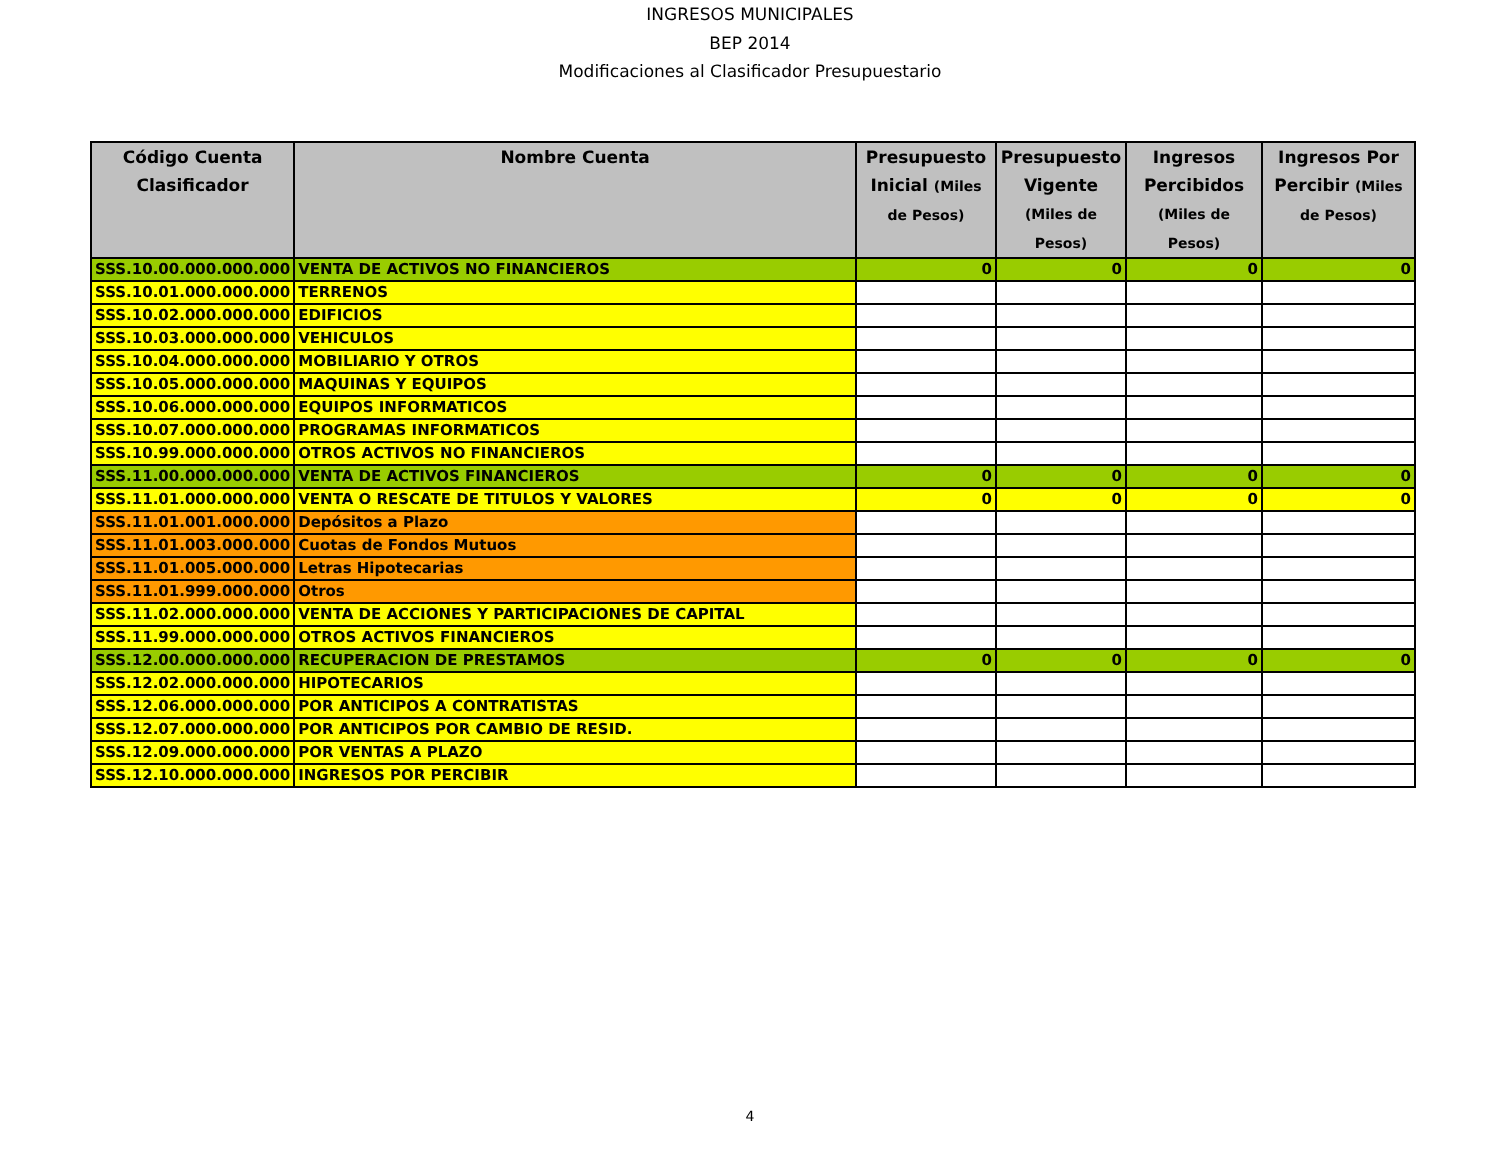INGRESOS MUNICIPALES
BEP 2014
Modificaciones al Clasificador Presupuestario
| Código Cuenta Clasificador | Nombre Cuenta | Presupuesto Inicial (Miles de Pesos) | Presupuesto Vigente (Miles de Pesos) | Ingresos Percibidos (Miles de Pesos) | Ingresos Por Percibir (Miles de Pesos) |
| --- | --- | --- | --- | --- | --- |
| SSS.10.00.000.000.000 | VENTA DE ACTIVOS NO FINANCIEROS | 0 | 0 | 0 | 0 |
| SSS.10.01.000.000.000 | TERRENOS | | | | |
| SSS.10.02.000.000.000 | EDIFICIOS | | | | |
| SSS.10.03.000.000.000 | VEHICULOS | | | | |
| SSS.10.04.000.000.000 | MOBILIARIO Y OTROS | | | | |
| SSS.10.05.000.000.000 | MAQUINAS Y EQUIPOS | | | | |
| SSS.10.06.000.000.000 | EQUIPOS INFORMATICOS | | | | |
| SSS.10.07.000.000.000 | PROGRAMAS INFORMATICOS | | | | |
| SSS.10.99.000.000.000 | OTROS ACTIVOS NO FINANCIEROS | | | | |
| SSS.11.00.000.000.000 | VENTA DE ACTIVOS FINANCIEROS | 0 | 0 | 0 | 0 |
| SSS.11.01.000.000.000 | VENTA O RESCATE DE TITULOS Y VALORES | 0 | 0 | 0 | 0 |
| SSS.11.01.001.000.000 | Depósitos a Plazo | | | | |
| SSS.11.01.003.000.000 | Cuotas de Fondos Mutuos | | | | |
| SSS.11.01.005.000.000 | Letras Hipotecarias | | | | |
| SSS.11.01.999.000.000 | Otros | | | | |
| SSS.11.02.000.000.000 | VENTA DE ACCIONES Y PARTICIPACIONES DE CAPITAL | | | | |
| SSS.11.99.000.000.000 | OTROS ACTIVOS FINANCIEROS | | | | |
| SSS.12.00.000.000.000 | RECUPERACION DE PRESTAMOS | 0 | 0 | 0 | 0 |
| SSS.12.02.000.000.000 | HIPOTECARIOS | | | | |
| SSS.12.06.000.000.000 | POR ANTICIPOS A CONTRATISTAS | | | | |
| SSS.12.07.000.000.000 | POR ANTICIPOS POR CAMBIO DE RESID. | | | | |
| SSS.12.09.000.000.000 | POR VENTAS A PLAZO | | | | |
| SSS.12.10.000.000.000 | INGRESOS POR PERCIBIR | | | | |
4